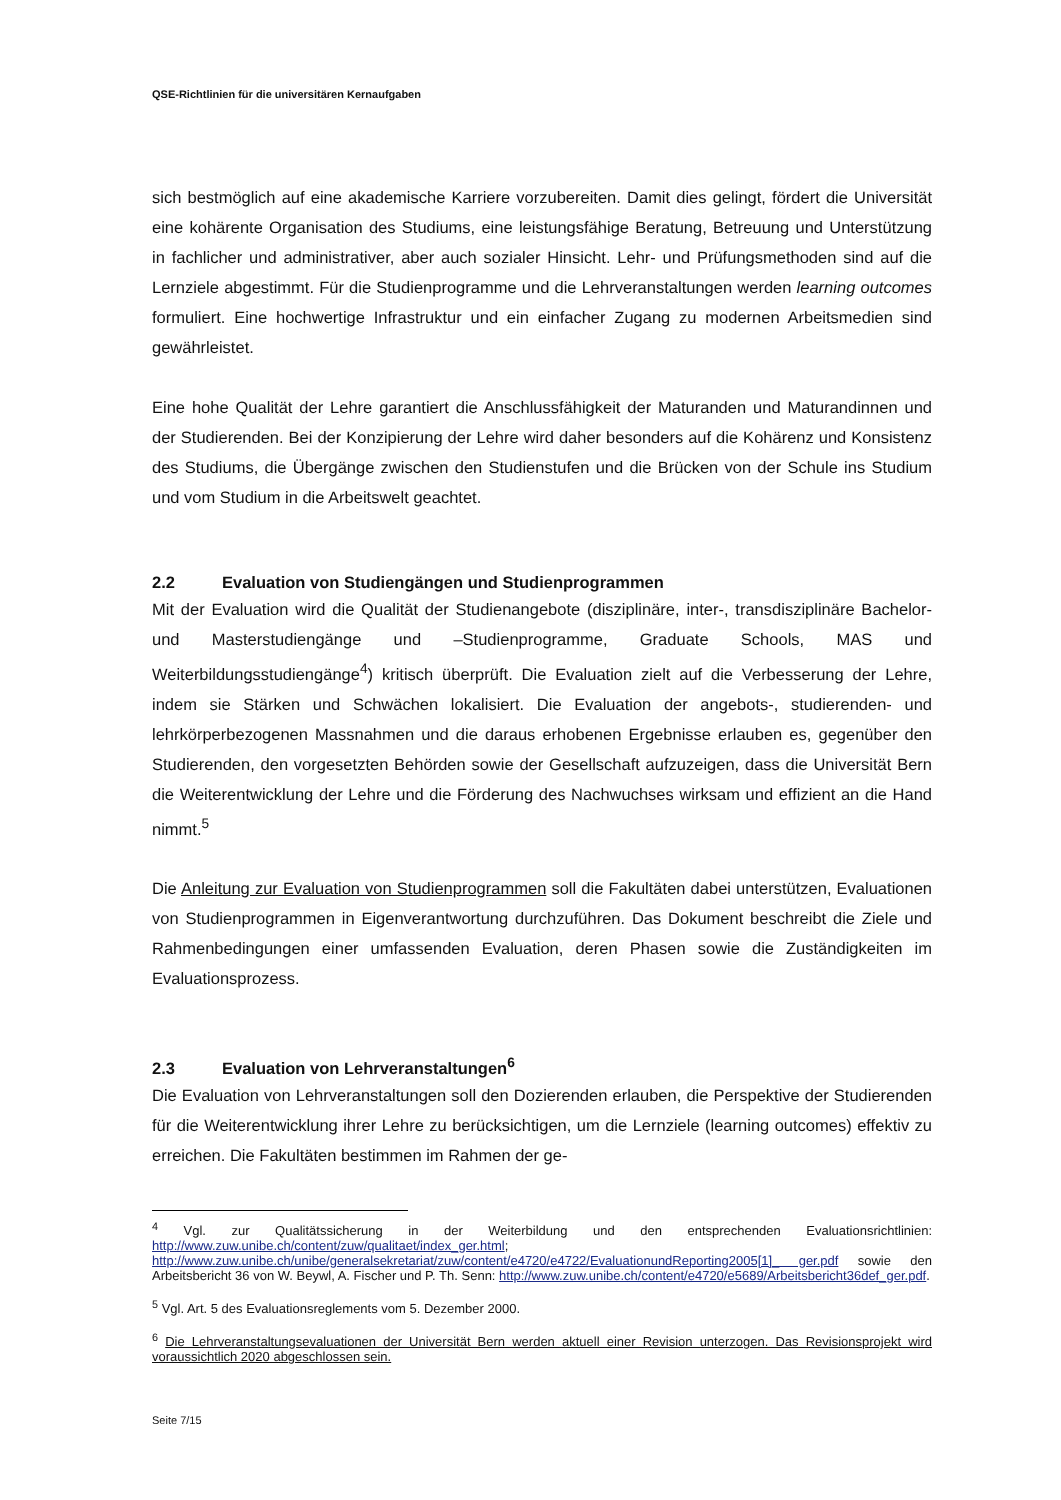QSE-Richtlinien für die universitären Kernaufgaben
sich bestmöglich auf eine akademische Karriere vorzubereiten. Damit dies gelingt, fördert die Universität eine kohärente Organisation des Studiums, eine leistungsfähige Beratung, Betreuung und Unterstützung in fachlicher und administrativer, aber auch sozialer Hinsicht. Lehr- und Prüfungsmethoden sind auf die Lernziele abgestimmt. Für die Studienprogramme und die Lehrveranstaltungen werden learning outcomes formuliert. Eine hochwertige Infrastruktur und ein einfacher Zugang zu modernen Arbeitsmedien sind gewährleistet.
Eine hohe Qualität der Lehre garantiert die Anschlussfähigkeit der Maturanden und Maturandinnen und der Studierenden. Bei der Konzipierung der Lehre wird daher besonders auf die Kohärenz und Konsistenz des Studiums, die Übergänge zwischen den Studienstufen und die Brücken von der Schule ins Studium und vom Studium in die Arbeitswelt geachtet.
2.2 Evaluation von Studiengängen und Studienprogrammen
Mit der Evaluation wird die Qualität der Studienangebote (disziplinäre, inter-, transdisziplinäre Bachelor- und Masterstudiengänge und –Studienprogramme, Graduate Schools, MAS und Weiterbildungsstudiengänge<sup>4</sup>) kritisch überprüft. Die Evaluation zielt auf die Verbesserung der Lehre, indem sie Stärken und Schwächen lokalisiert. Die Evaluation der angebots-, studierenden- und lehrkörperbezogenen Massnahmen und die daraus erhobenen Ergebnisse erlauben es, gegenüber den Studierenden, den vorgesetzten Behörden sowie der Gesellschaft aufzuzeigen, dass die Universität Bern die Weiterentwicklung der Lehre und die Förderung des Nachwuchses wirksam und effizient an die Hand nimmt.<sup>5</sup>
Die Anleitung zur Evaluation von Studienprogrammen soll die Fakultäten dabei unterstützen, Evaluationen von Studienprogrammen in Eigenverantwortung durchzuführen. Das Dokument beschreibt die Ziele und Rahmenbedingungen einer umfassenden Evaluation, deren Phasen sowie die Zuständigkeiten im Evaluationsprozess.
2.3 Evaluation von Lehrveranstaltungen<sup>6</sup>
Die Evaluation von Lehrveranstaltungen soll den Dozierenden erlauben, die Perspektive der Studierenden für die Weiterentwicklung ihrer Lehre zu berücksichtigen, um die Lernziele (learning outcomes) effektiv zu erreichen. Die Fakultäten bestimmen im Rahmen der ge-
<sup>4</sup> Vgl. zur Qualitätssicherung in der Weiterbildung und den entsprechenden Evaluationsrichtlinien: http://www.zuw.unibe.ch/content/zuw/qualitaet/index_ger.html; http://www.zuw.unibe.ch/unibe/generalsekretariat/zuw/content/e4720/e4722/EvaluationundReporting2005[1]_ ger.pdf sowie den Arbeitsbericht 36 von W. Beywl, A. Fischer und P. Th. Senn: http://www.zuw.unibe.ch/content/e4720/e5689/Arbeitsbericht36def_ger.pdf.
<sup>5</sup> Vgl. Art. 5 des Evaluationsreglements vom 5. Dezember 2000.
<sup>6</sup> Die Lehrveranstaltungsevaluationen der Universität Bern werden aktuell einer Revision unterzogen. Das Revisionsprojekt wird voraussichtlich 2020 abgeschlossen sein.
Seite 7/15